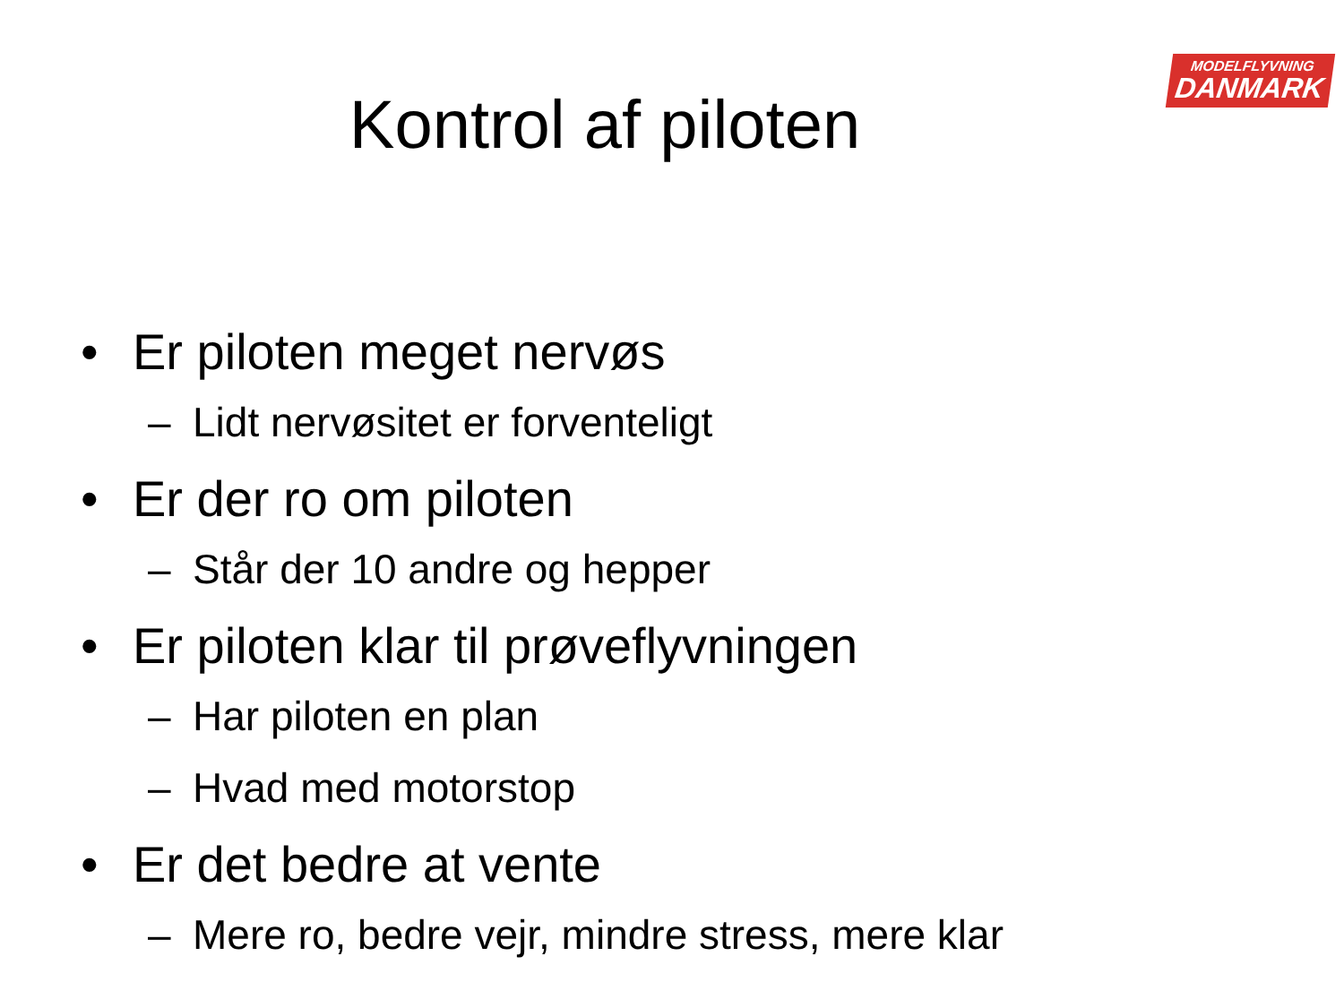MODELFLYVNING
DANMARK
Kontrol af piloten
• Er piloten meget nervøs
– Lidt nervøsitet er forventeligt
• Er der ro om piloten
– Står der 10 andre og hepper
• Er piloten klar til prøveflyvningen
– Har piloten en plan
– Hvad med motorstop
• Er det bedre at vente
– Mere ro, bedre vejr, mindre stress, mere klar